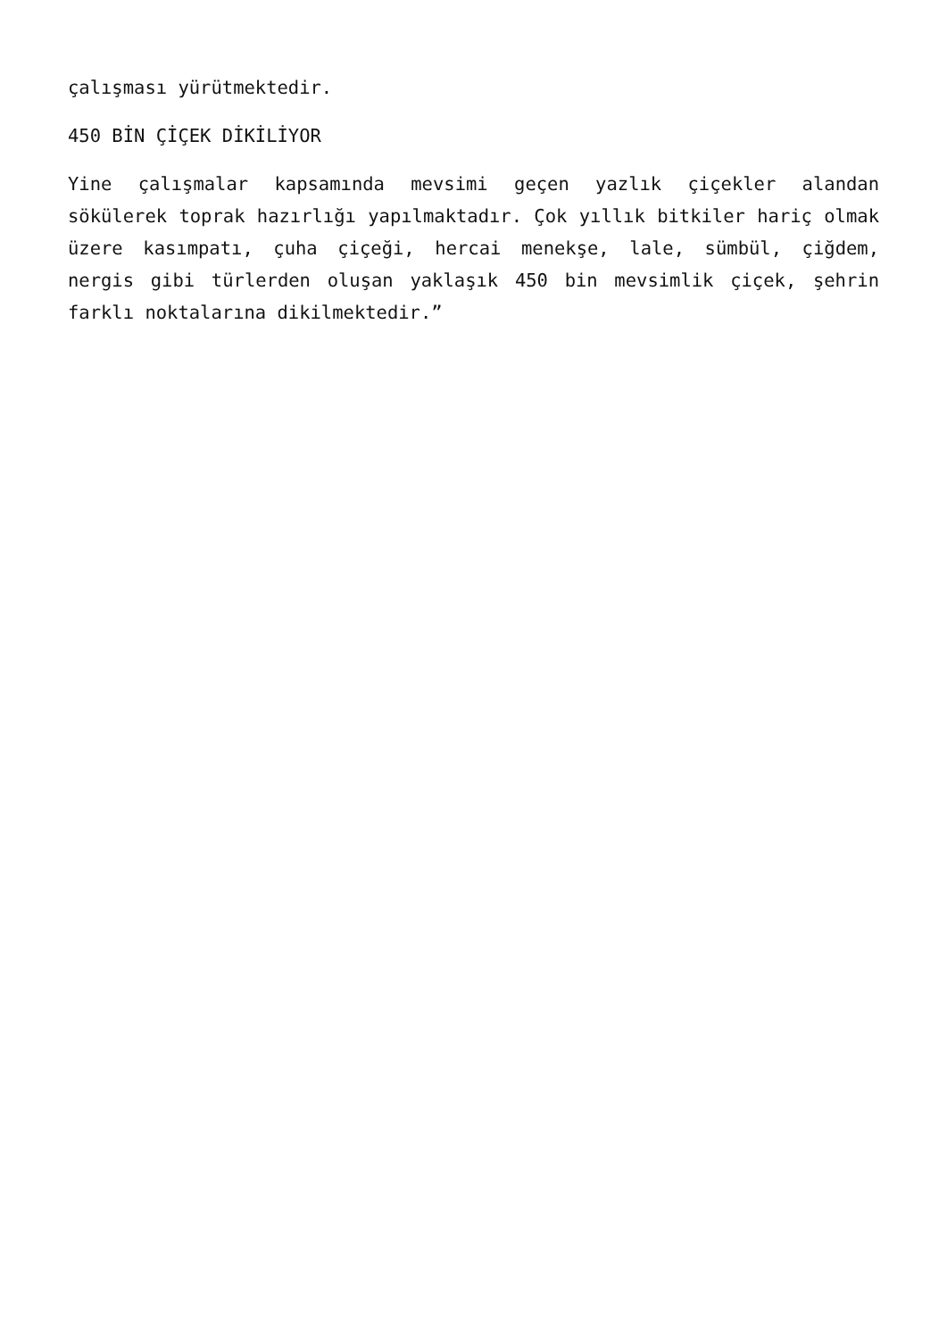çalışması yürütmektedir.
450 BİN ÇİÇEK DİKİLİYOR
Yine çalışmalar kapsamında mevsimi geçen yazlık çiçekler alandan sökülerek toprak hazırlığı yapılmaktadır. Çok yıllık bitkiler hariç olmak üzere kasımpatı, çuha çiçeği, hercai menekşe, lale, sümbül, çiğdem, nergis gibi türlerden oluşan yaklaşık 450 bin mevsimlik çiçek, şehrin farklı noktalarına dikilmektedir.”